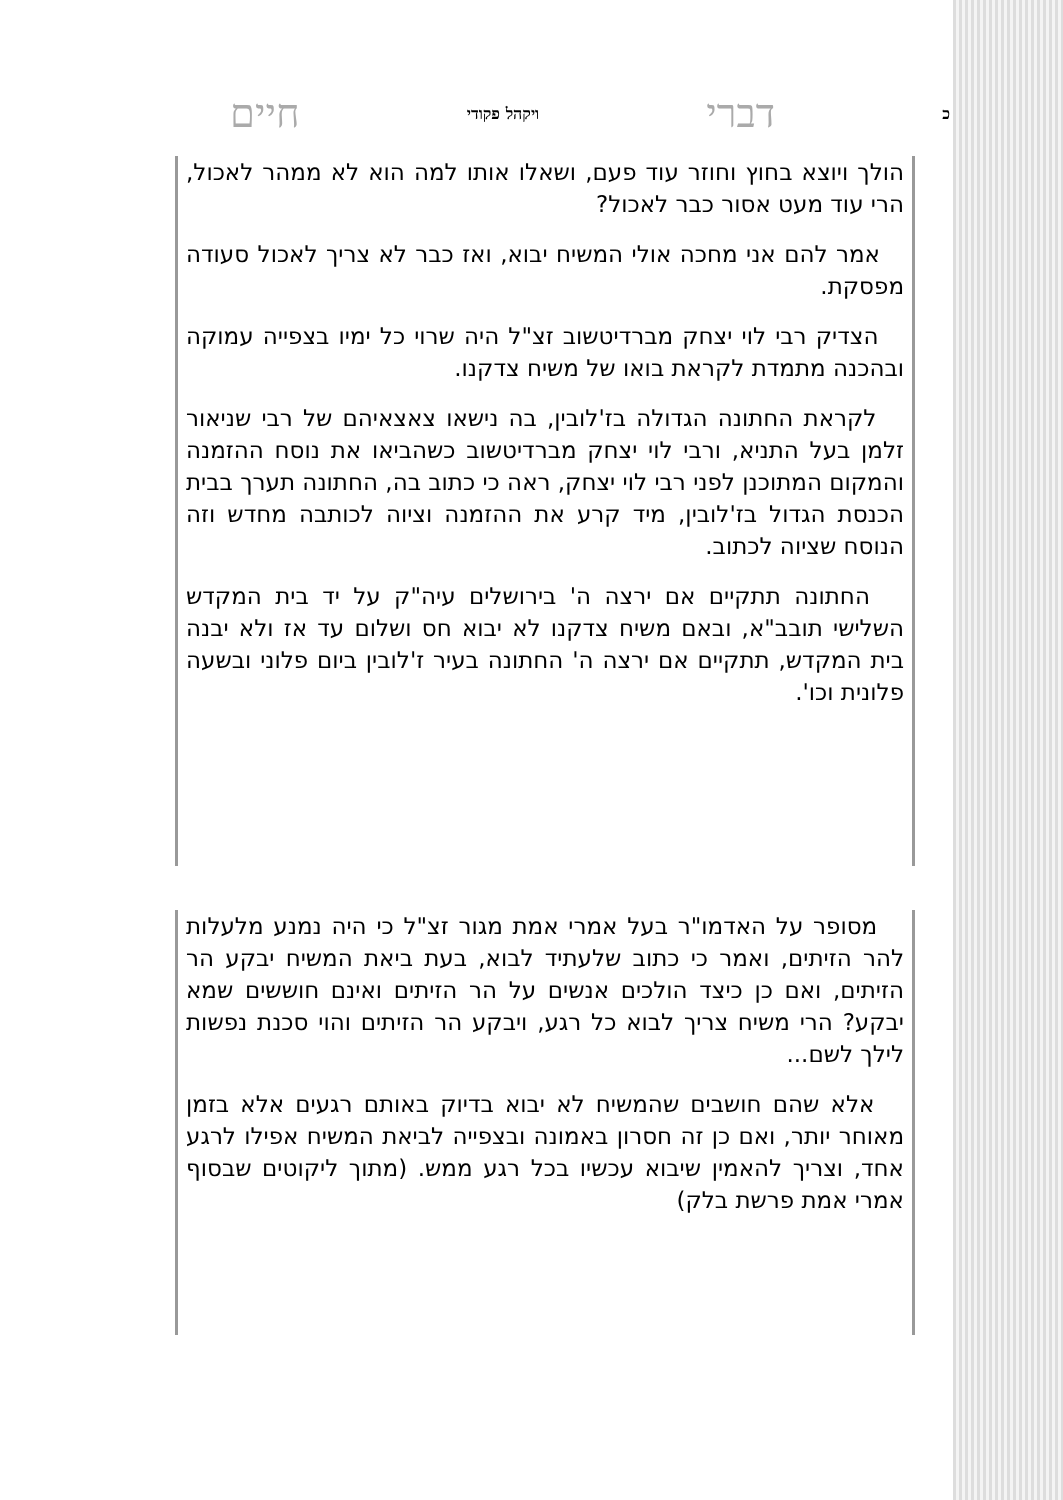כדברי ויקהל פקודי חיים
הולך ויוצא בחוץ וחוזר עוד פעם, ושאלו אותו למה הוא לא ממהר לאכול, הרי עוד מעט אסור כבר לאכול?
אמר להם אני מחכה אולי המשיח יבוא, ואז כבר לא צריך לאכול סעודה מפסקת.
הצדיק רבי לוי יצחק מברדיטשוב זצ"ל היה שרוי כל ימיו בצפייה עמוקה ובהכנה מתמדת לקראת בואו של משיח צדקנו.
לקראת החתונה הגדולה בז'לובין, בה נישאו צאצאיהם של רבי שניאור זלמן בעל התניא, ורבי לוי יצחק מברדיטשוב כשהביאו את נוסח ההזמנה והמקום המתוכנן לפני רבי לוי יצחק, ראה כי כתוב בה, החתונה תערך בבית הכנסת הגדול בז'לובין, מיד קרע את ההזמנה וציוה לכותבה מחדש וזה הנוסח שציוה לכתוב.
החתונה תתקיים אם ירצה ה' בירושלים עיה"ק על יד בית המקדש השלישי תובב"א, ובאם משיח צדקנו לא יבוא חס ושלום עד אז ולא יבנה בית המקדש, תתקיים אם ירצה ה' החתונה בעיר ז'לובין ביום פלוני ובשעה פלונית וכו'.
מסופר על האדמו"ר בעל אמרי אמת מגור זצ"ל כי היה נמנע מלעלות להר הזיתים, ואמר כי כתוב שלעתיד לבוא, בעת ביאת המשיח יבקע הר הזיתים, ואם כן כיצד הולכים אנשים על הר הזיתים ואינם חוששים שמא יבקע? הרי משיח צריך לבוא כל רגע, ויבקע הר הזיתים והוי סכנת נפשות לילך לשם...
אלא שהם חושבים שהמשיח לא יבוא בדיוק באותם רגעים אלא בזמן מאוחר יותר, ואם כן זה חסרון באמונה ובצפייה לביאת המשיח אפילו לרגע אחד, וצריך להאמין שיבוא עכשיו בכל רגע ממש. (מתוך ליקוטים שבסוף אמרי אמת פרשת בלק)